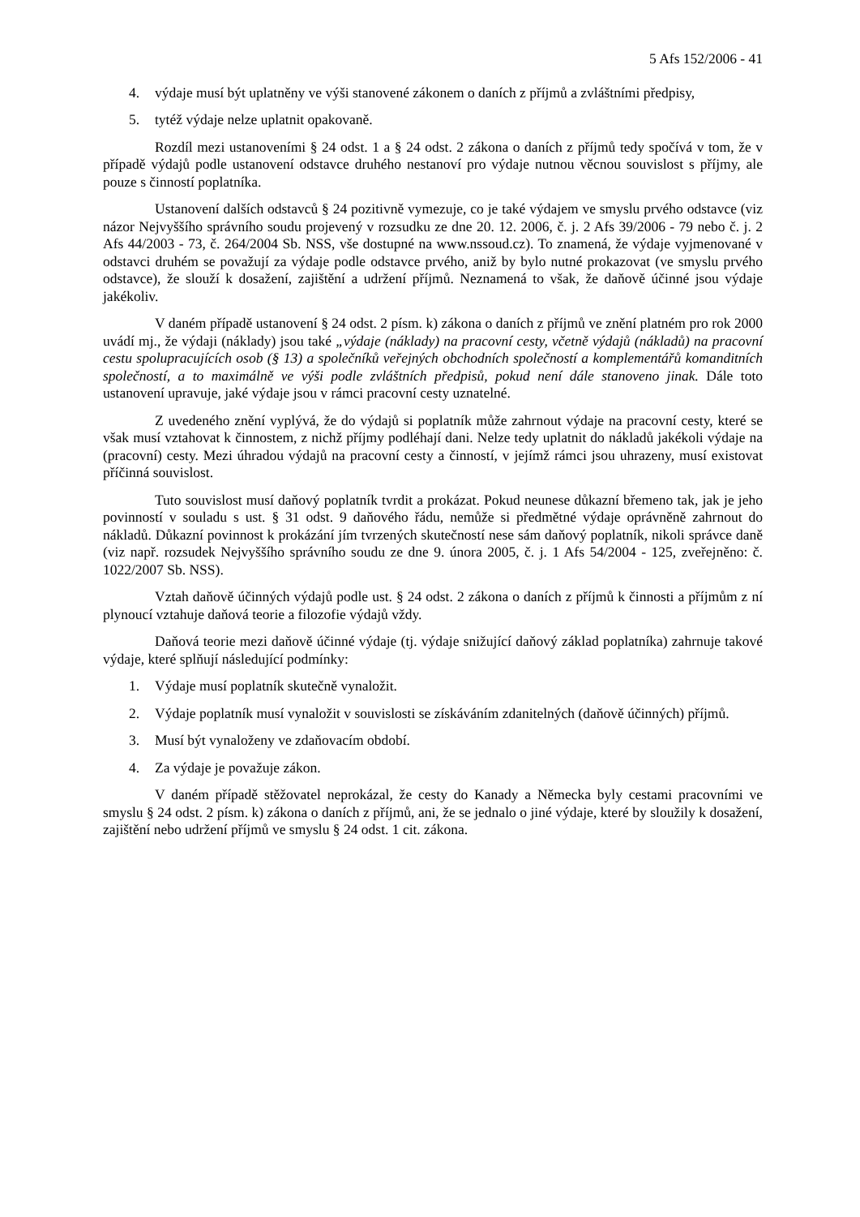5 Afs 152/2006 - 41
4. výdaje musí být uplatněny ve výši stanovené zákonem o daních z příjmů a zvláštními předpisy,
5. tytéž výdaje nelze uplatnit opakovaně.
Rozdíl mezi ustanoveními § 24 odst. 1 a § 24 odst. 2 zákona o daních z příjmů tedy spočívá v tom, že v případě výdajů podle ustanovení odstavce druhého nestanoví pro výdaje nutnou věcnou souvislost s příjmy, ale pouze s činností poplatníka.
Ustanovení dalších odstavců § 24 pozitivně vymezuje, co je také výdajem ve smyslu prvého odstavce (viz názor Nejvyššího správního soudu projevený v rozsudku ze dne 20. 12. 2006, č. j. 2 Afs 39/2006 - 79 nebo č. j. 2 Afs 44/2003 - 73, č. 264/2004 Sb. NSS, vše dostupné na www.nssoud.cz). To znamená, že výdaje vyjmenované v odstavci druhém se považují za výdaje podle odstavce prvého, aniž by bylo nutné prokazovat (ve smyslu prvého odstavce), že slouží k dosažení, zajištění a udržení příjmů. Neznamená to však, že daňově účinné jsou výdaje jakékoliv.
V daném případě ustanovení § 24 odst. 2 písm. k) zákona o daních z příjmů ve znění platném pro rok 2000 uvádí mj., že výdaji (náklady) jsou také „výdaje (náklady) na pracovní cesty, včetně výdajů (nákladů) na pracovní cestu spolupracujících osob (§ 13) a společníků veřejných obchodních společností a komplementářů komanditních společností, a to maximálně ve výši podle zvláštních předpisů, pokud není dále stanoveno jinak. Dále toto ustanovení upravuje, jaké výdaje jsou v rámci pracovní cesty uznatelné.
Z uvedeného znění vyplývá, že do výdajů si poplatník může zahrnout výdaje na pracovní cesty, které se však musí vztahovat k činnostem, z nichž příjmy podléhají dani. Nelze tedy uplatnit do nákladů jakékoli výdaje na (pracovní) cesty. Mezi úhradou výdajů na pracovní cesty a činností, v jejímž rámci jsou uhrazeny, musí existovat příčinná souvislost.
Tuto souvislost musí daňový poplatník tvrdit a prokázat. Pokud neunese důkazní břemeno tak, jak je jeho povinností v souladu s ust. § 31 odst. 9 daňového řádu, nemůže si předmětné výdaje oprávněně zahrnout do nákladů. Důkazní povinnost k prokázání jím tvrzených skutečností nese sám daňový poplatník, nikoli správce daně (viz např. rozsudek Nejvyššího správního soudu ze dne 9. února 2005, č. j. 1 Afs 54/2004 - 125, zveřejněno: č. 1022/2007 Sb. NSS).
Vztah daňově účinných výdajů podle ust. § 24 odst. 2 zákona o daních z příjmů k činnosti a příjmům z ní plynoucí vztahuje daňová teorie a filozofie výdajů vždy.
Daňová teorie mezi daňově účinné výdaje (tj. výdaje snižující daňový základ poplatníka) zahrnuje takové výdaje, které splňují následující podmínky:
1. Výdaje musí poplatník skutečně vynaložit.
2. Výdaje poplatník musí vynaložit v souvislosti se získáváním zdanitelných (daňově účinných) příjmů.
3. Musí být vynaloženy ve zdaňovacím období.
4. Za výdaje je považuje zákon.
V daném případě stěžovatel neprokázal, že cesty do Kanady a Německa byly cestami pracovními ve smyslu § 24 odst. 2 písm. k) zákona o daních z příjmů, ani, že se jednalo o jiné výdaje, které by sloužily k dosažení, zajištění nebo udržení příjmů ve smyslu § 24 odst. 1 cit. zákona.